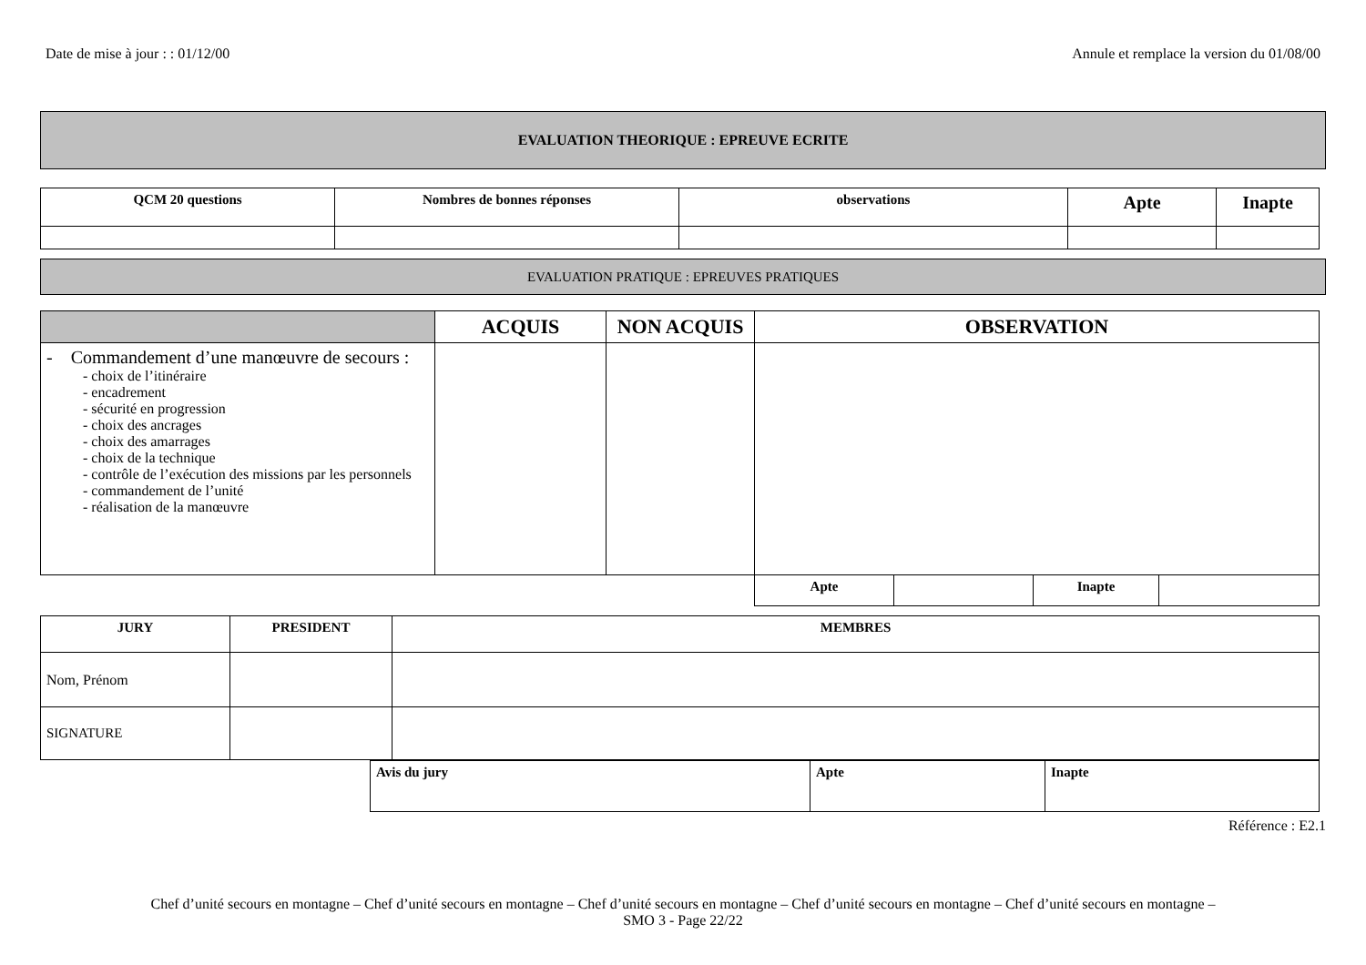Date de mise à jour : : 01/12/00 Annule et remplace la version du 01/08/00
EVALUATION THEORIQUE : EPREUVE ECRITE
| QCM 20 questions | Nombres de bonnes réponses | observations | Apte | Inapte |
| --- | --- | --- | --- | --- |
EVALUATION PRATIQUE : EPREUVES PRATIQUES
| | ACQUIS | NON ACQUIS | OBSERVATION | | | |
| --- | --- | --- | --- | --- | --- | --- |
| - Commandement d’une manœuvre de secours : - choix de l’itinéraire - encadrement - sécurité en progression - choix des ancrages - choix des amarrages - choix de la technique - contrôle de l’exécution des missions par les personnels - commandement de l’unité - réalisation de la manœuvre | | | | | | |
| | | | Apte | | Inapte | |
| JURY | PRESIDENT | MEMBRES |
| --- | --- | --- |
| Nom, Prénom | | |
| SIGNATURE | | |
| Avis du jury | Apte | Inapte |
| --- | --- | --- |
Référence : E2.1
Chef d’unité secours en montagne – Chef d’unité secours en montagne – Chef d’unité secours en montagne – Chef d’unité secours en montagne – Chef d’unité secours en montagne –
SMO 3 - Page 22/22